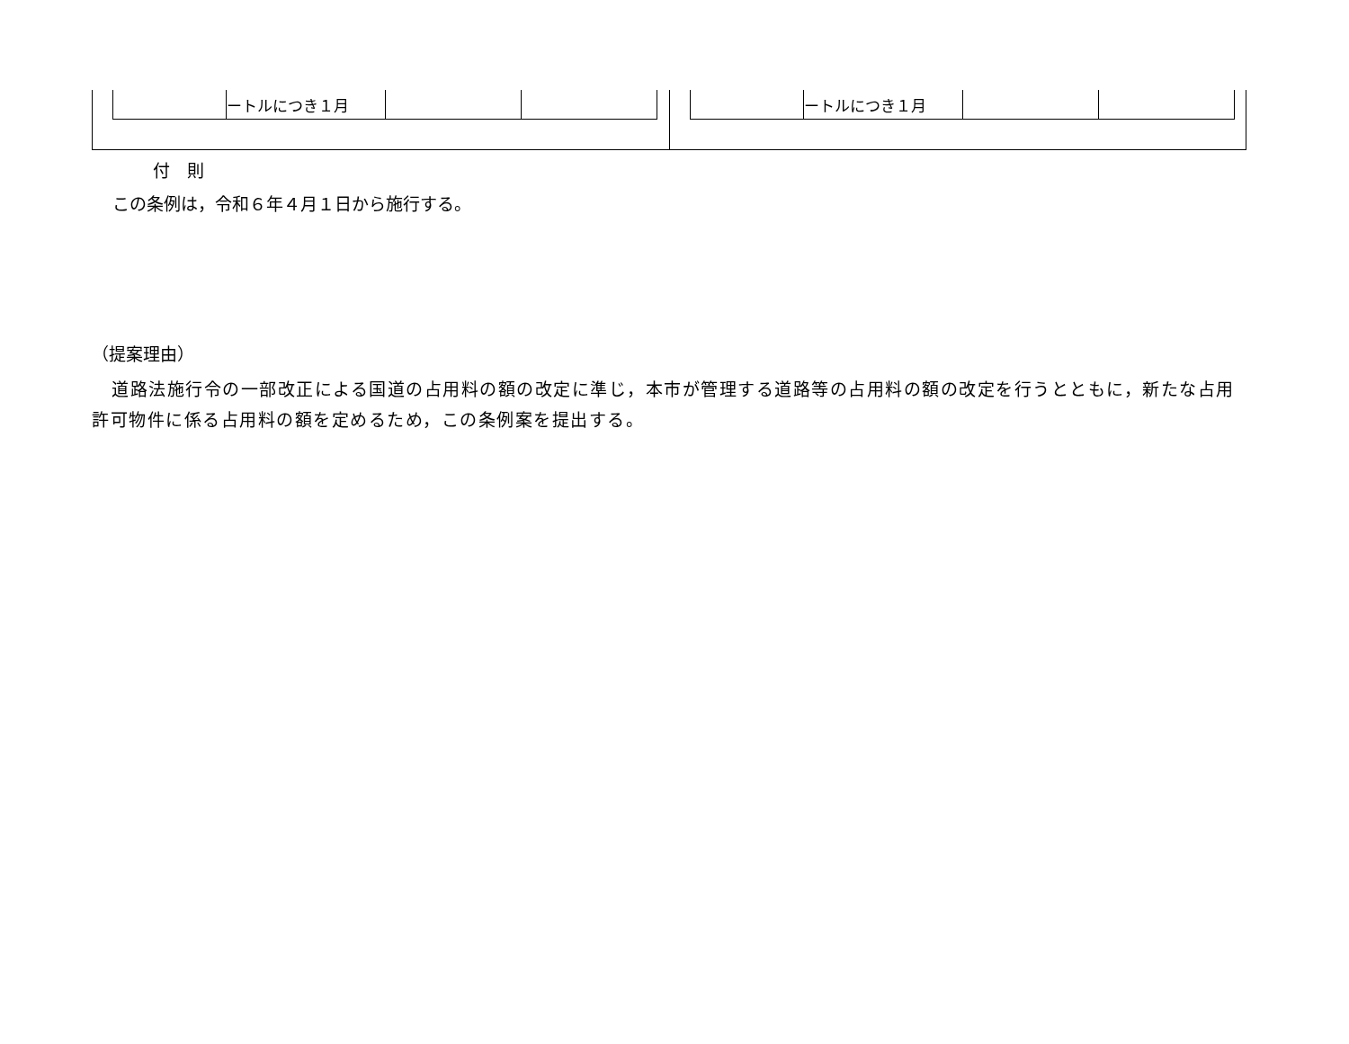| | ートルにつき１月 | | |
| | ートルにつき１月 | | |
付　則
この条例は，令和６年４月１日から施行する。
（提案理由）
道路法施行令の一部改正による国道の占用料の額の改定に準じ，本市が管理する道路等の占用料の額の改定を行うとともに，新たな占用許可物件に係る占用料の額を定めるため，この条例案を提出する。